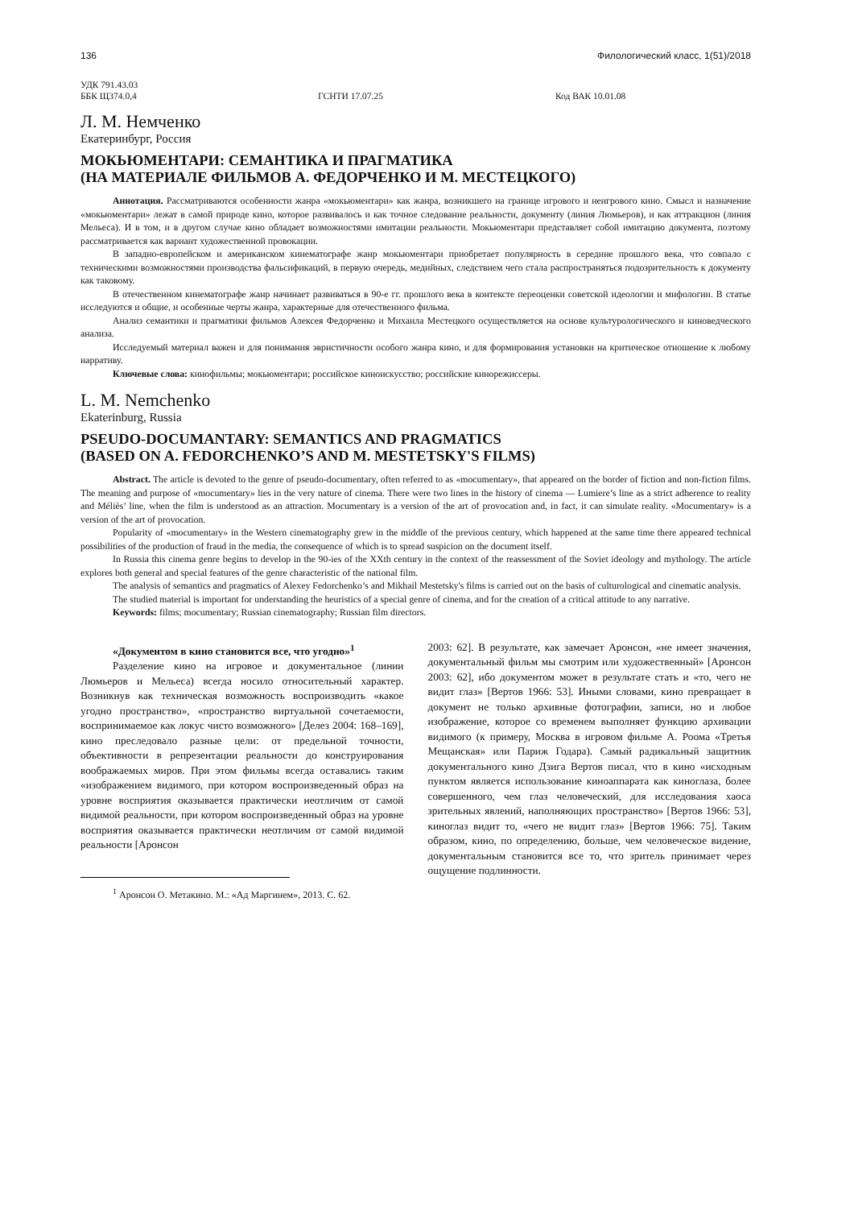136 Филологический класс, 1(51)/2018
УДК 791.43.03
ББК Щ374.0,4 ГСНТИ 17.07.25 Код ВАК 10.01.08
Л. М. Немченко
Екатеринбург, Россия
МОКЬЮМЕНТАРИ: СЕМАНТИКА И ПРАГМАТИКА
(НА МАТЕРИАЛЕ ФИЛЬМОВ А. ФЕДОРЧЕНКО И М. МЕСТЕЦКОГО)
Аннотация. Рассматриваются особенности жанра «мокьюментари» как жанра, возникшего на границе игрового и неигрового кино. Смысл и назначение «мокьюментари» лежат в самой природе кино, которое развивалось и как точное следование реальности, документу (линия Люмьеров), и как аттракцион (линия Мельеса). И в том, и в другом случае кино обладает возможностями имитации реальности. Мокьюментари представляет собой имитацию документа, поэтому рассматривается как вариант художественной провокации.
В западно-европейском и американском кинематографе жанр мокьюментари приобретает популярность в середине прошлого века, что совпало с техническими возможностями производства фальсификаций, в первую очередь, медийных, следствием чего стала распространяться подозрительность к документу как таковому.
В отечественном кинематографе жанр начинает развиваться в 90-е гг. прошлого века в контексте переоценки советской идеологии и мифологии. В статье исследуются и общие, и особенные черты жанра, характерные для отечественного фильма.
Анализ семантики и прагматики фильмов Алексея Федорченко и Михаила Местецкого осуществляется на основе культурологического и киноведческого анализа.
Исследуемый материал важен и для понимания эвристичности особого жанра кино, и для формирования установки на критическое отношение к любому нарративу.
Ключевые слова: кинофильмы; мокьюментари; российское киноискусство; российские кинорежиссеры.
L. M. Nemchenko
Ekaterinburg, Russia
PSEUDO-DOCUMANTARY: SEMANTICS AND PRAGMATICS
(BASED ON A. FEDORCHENKO’S AND M. MESTETSKY'S FILMS)
Abstract. The article is devoted to the genre of pseudo-documentary, often referred to as «mocumentary», that appeared on the border of fiction and non-fiction films. The meaning and purpose of «mocumentary» lies in the very nature of cinema. There were two lines in the history of cinema — Lumiere’s line as a strict adherence to reality and Méliès’ line, when the film is understood as an attraction. Mocumentary is a version of the art of provocation and, in fact, it can simulate reality. «Mocumentary» is a version of the art of provocation.
Popularity of «mocumentary» in the Western cinematography grew in the middle of the previous century, which happened at the same time there appeared technical possibilities of the production of fraud in the media, the consequence of which is to spread suspicion on the document itself.
In Russia this cinema genre begins to develop in the 90-ies of the XXth century in the context of the reassessment of the Soviet ideology and mythology. The article explores both general and special features of the genre characteristic of the national film.
The analysis of semantics and pragmatics of Alexey Fedorchenko’s and Mikhail Mestetsky's films is carried out on the basis of culturological and cinematic analysis.
The studied material is important for understanding the heuristics of a special genre of cinema, and for the creation of a critical attitude to any narrative.
Keywords: films; mocumentary; Russian cinematography; Russian film directors.
«Документом в кино становится все, что угодно»<sup>1</sup>
Разделение кино на игровое и документальное (линии Люмьеров и Мельеса) всегда носило относительный характер. Возникнув как техническая возможность воспроизводить «какое угодно пространство», «пространство виртуальной сочетаемости, воспринимаемое как локус чисто возможного» [Делез 2004: 168–169], кино преследовало разные цели: от предельной точности, объективности в репрезентации реальности до конструирования воображаемых миров. При этом фильмы всегда оставались таким «изображением видимого, при котором воспроизведенный образ на уровне восприятия оказывается практически неотличим от самой видимой реальности, при котором воспроизведенный образ на уровне восприятия оказывается практически неотличим от самой видимой реальности [Аронсон
<sup>1</sup> Аронсон О. Метакино. М.: «Ад Маргинем», 2013. С. 62.
2003: 62]. В результате, как замечает Аронсон, «не имеет значения, документальный фильм мы смотрим или художественный» [Аронсон 2003: 62], ибо документом может в результате стать и «то, чего не видит глаз» [Вертов 1966: 53]. Иными словами, кино превращает в документ не только архивные фотографии, записи, но и любое изображение, которое со временем выполняет функцию архивации видимого (к примеру, Москва в игровом фильме А. Роома «Третья Мещанская» или Париж Годара). Самый радикальный защитник документального кино Дзига Вертов писал, что в кино «исходным пунктом является использование киноаппарата как киноглаза, более совершенного, чем глаз человеческий, для исследования хаоса зрительных явлений, наполняющих пространство» [Вертов 1966: 53], киноглаз видит то, «чего не видит глаз» [Вертов 1966: 75]. Таким образом, кино, по определению, больше, чем человеческое видение, документальным становится все то, что зритель принимает через ощущение подлинности.